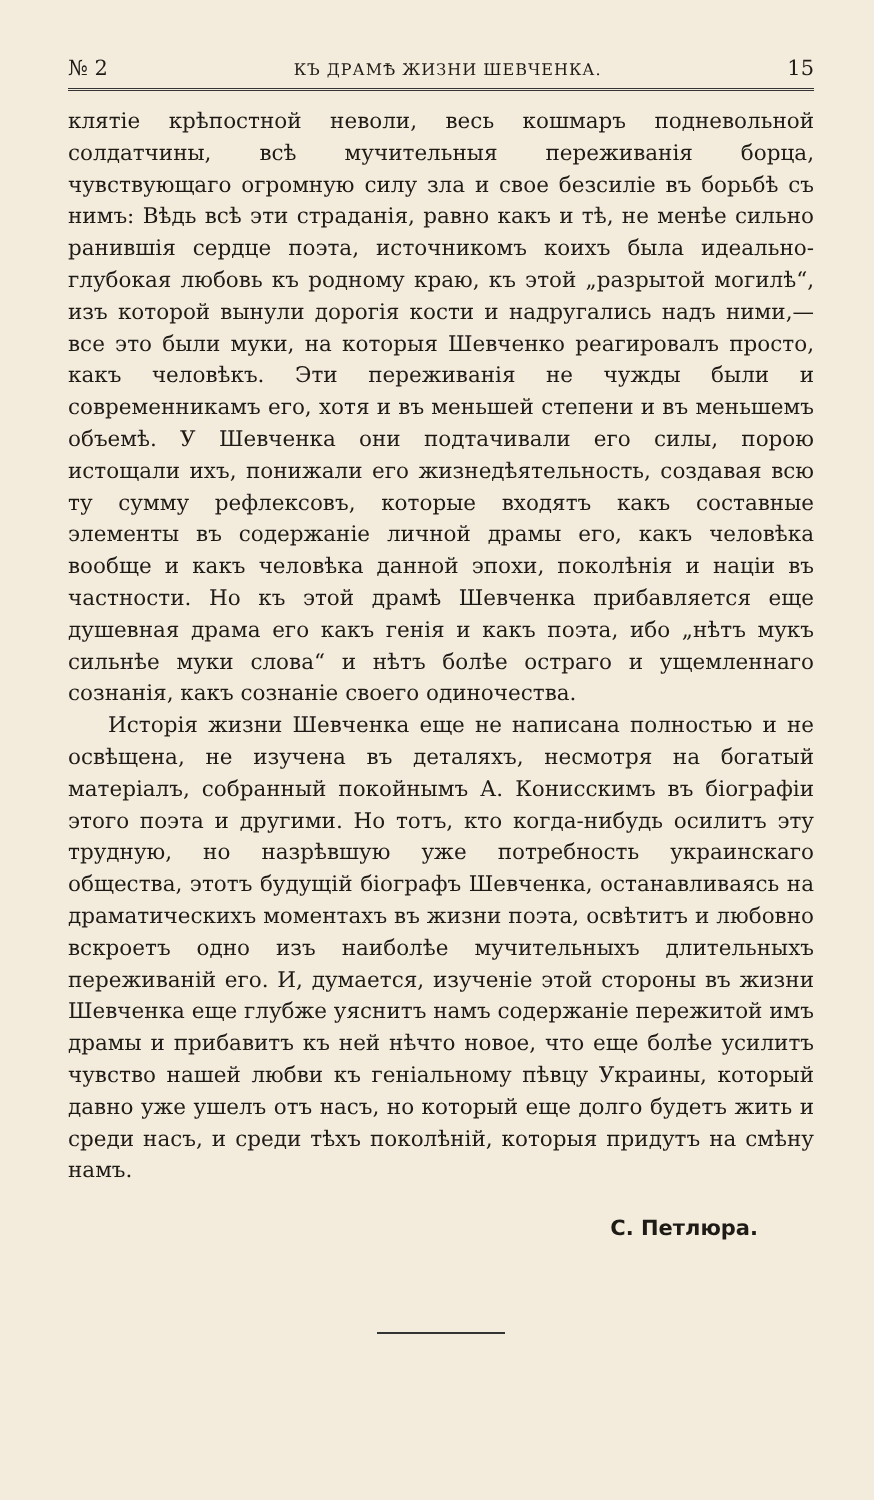№ 2 КЪ ДРАМѢ ЖИЗНИ ШЕВЧЕНКА. 15
клятіе крѣпостной неволи, весь кошмаръ подневольной солдатчины, всѣ мучительныя переживанія борца, чувствующаго огромную силу зла и свое безсиліе въ борьбѣ съ нимъ: Вѣдь всѣ эти страданія, равно какъ и тѣ, не менѣе сильно ранившія сердце поэта, источникомъ коихъ была идеально-глубокая любовь къ родному краю, къ этой „разрытой могилѣ“, изъ которой вынули дорогія кости и надругались надъ ними,—все это были муки, на которыя Шевченко реагировалъ просто, какъ человѣкъ. Эти переживанія не чужды были и современникамъ его, хотя и въ меньшей степени и въ меньшемъ объемѣ. У Шевченка они подтачивали его силы, порою истощали ихъ, понижали его жизнедѣятельность, создавая всю ту сумму рефлексовъ, которые входятъ какъ составные элементы въ содержаніе личной драмы его, какъ человѣка вообще и какъ человѣка данной эпохи, поколѣнія и націи въ частности. Но къ этой драмѣ Шевченка прибавляется еще душевная драма его какъ генія и какъ поэта, ибо „нѣтъ мукъ сильнѣе муки слова“ и нѣтъ болѣе остраго и ущемленнаго сознанія, какъ сознаніе своего одиночества.
Исторія жизни Шевченка еще не написана полностью и не освѣщена, не изучена въ деталяхъ, несмотря на богатый матеріалъ, собранный покойнымъ А. Кониcскимъ въ біографіи этого поэта и другими. Но тотъ, кто когда-нибудь осилитъ эту трудную, но назрѣвшую уже потребность украинскаго общества, этотъ будущій біографъ Шевченка, останавливаясь на драматическихъ моментахъ въ жизни поэта, освѣтитъ и любовно вскроетъ одно изъ наиболѣе мучительныхъ длительныхъ переживаній его. И, думается, изученіе этой стороны въ жизни Шевченка еще глубже уяснитъ намъ содержаніе пережитой имъ драмы и прибавитъ къ ней нѣчто новое, что еще болѣе усилитъ чувство нашей любви къ геніальному пѣвцу Украины, который давно уже ушелъ отъ насъ, но который еще долго будетъ жить и среди насъ, и среди тѣхъ поколѣній, которыя придутъ на смѣну намъ.
С. Петлюра.